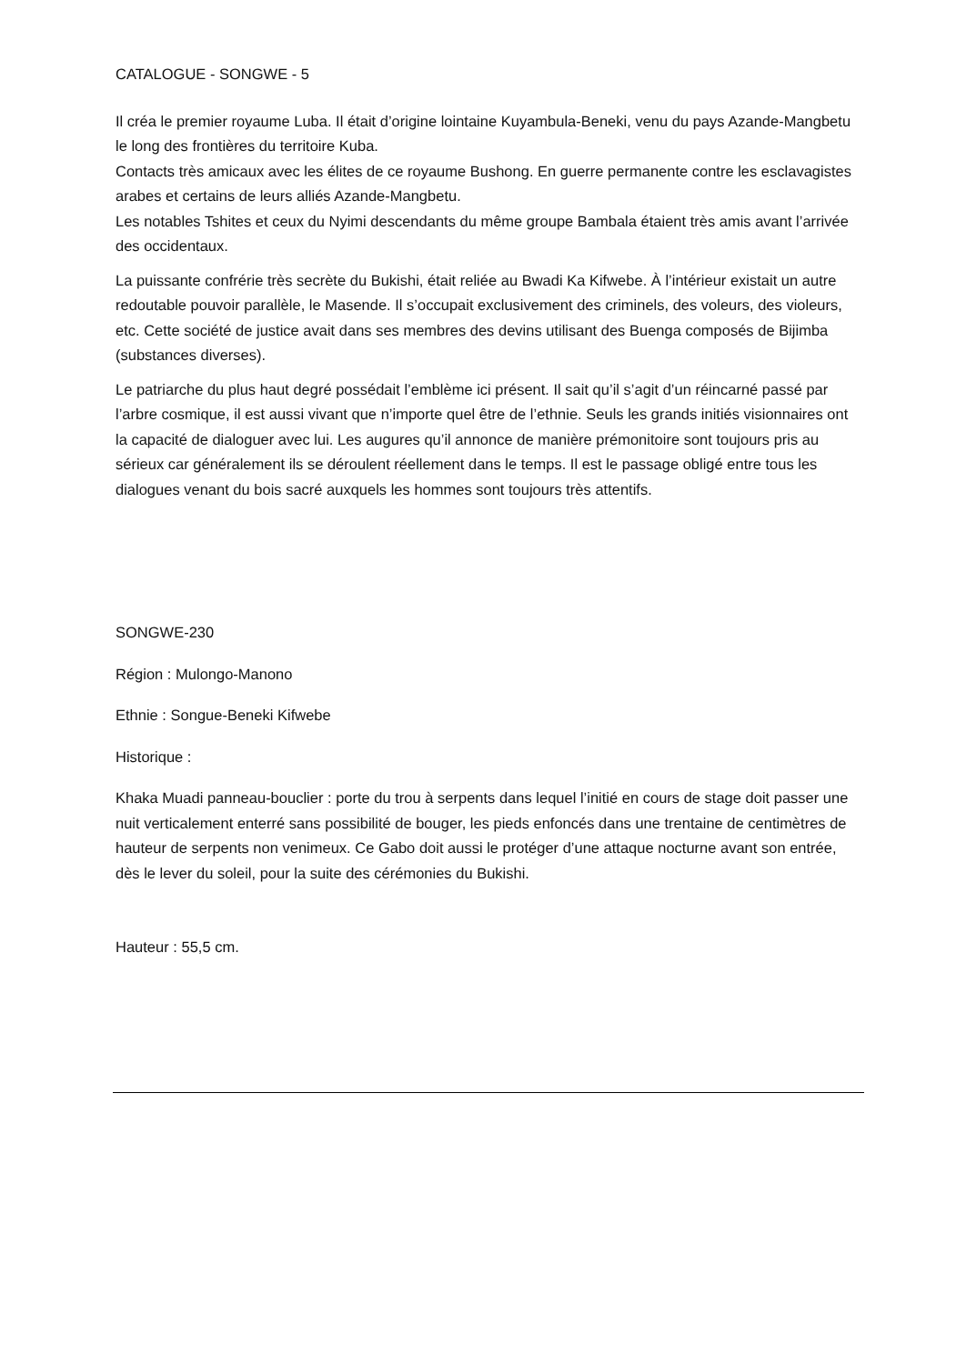CATALOGUE - SONGWE - 5
Il créa le premier royaume Luba. Il était d’origine lointaine Kuyambula-Beneki, venu du pays Azande-Mangbetu le long des frontières du territoire Kuba.
Contacts très amicaux avec les élites de ce royaume Bushong. En guerre permanente contre les esclavagistes arabes et certains de leurs alliés Azande-Mangbetu.
Les notables Tshites et ceux du Nyimi descendants du même groupe Bambala étaient très amis avant l’arrivée des occidentaux.
La puissante confrérie très secrète du Bukishi, était reliée au Bwadi Ka Kifwebe. À l’intérieur existait un autre redoutable pouvoir parallèle, le Masende. Il s’occupait exclusivement des criminels, des voleurs, des violeurs, etc. Cette société de justice avait dans ses membres des devins utilisant des Buenga composés de Bijimba (substances diverses).
Le patriarche du plus haut degré possédait l’emblème ici présent. Il sait qu’il s’agit d’un réincarné passé par l’arbre cosmique, il est aussi vivant que n’importe quel être de l’ethnie. Seuls les grands initiés visionnaires ont la capacité de dialoguer avec lui. Les augures qu’il annonce de manière prémonitoire sont toujours pris au sérieux car généralement ils se déroulent réellement dans le temps. Il est le passage obligé entre tous les dialogues venant du bois sacré auxquels les hommes sont toujours très attentifs.
SONGWE-230
Région : Mulongo-Manono
Ethnie : Songue-Beneki Kifwebe
Historique :
Khaka Muadi panneau-bouclier : porte du trou à serpents dans lequel l’initié en cours de stage doit passer une nuit verticalement enterré sans possibilité de bouger, les pieds enfoncés dans une trentaine de centimètres de hauteur de serpents non venimeux. Ce Gabo doit aussi le protéger d’une attaque nocturne avant son entrée, dès le lever du soleil, pour la suite des cérémonies du Bukishi.
Hauteur : 55,5 cm.